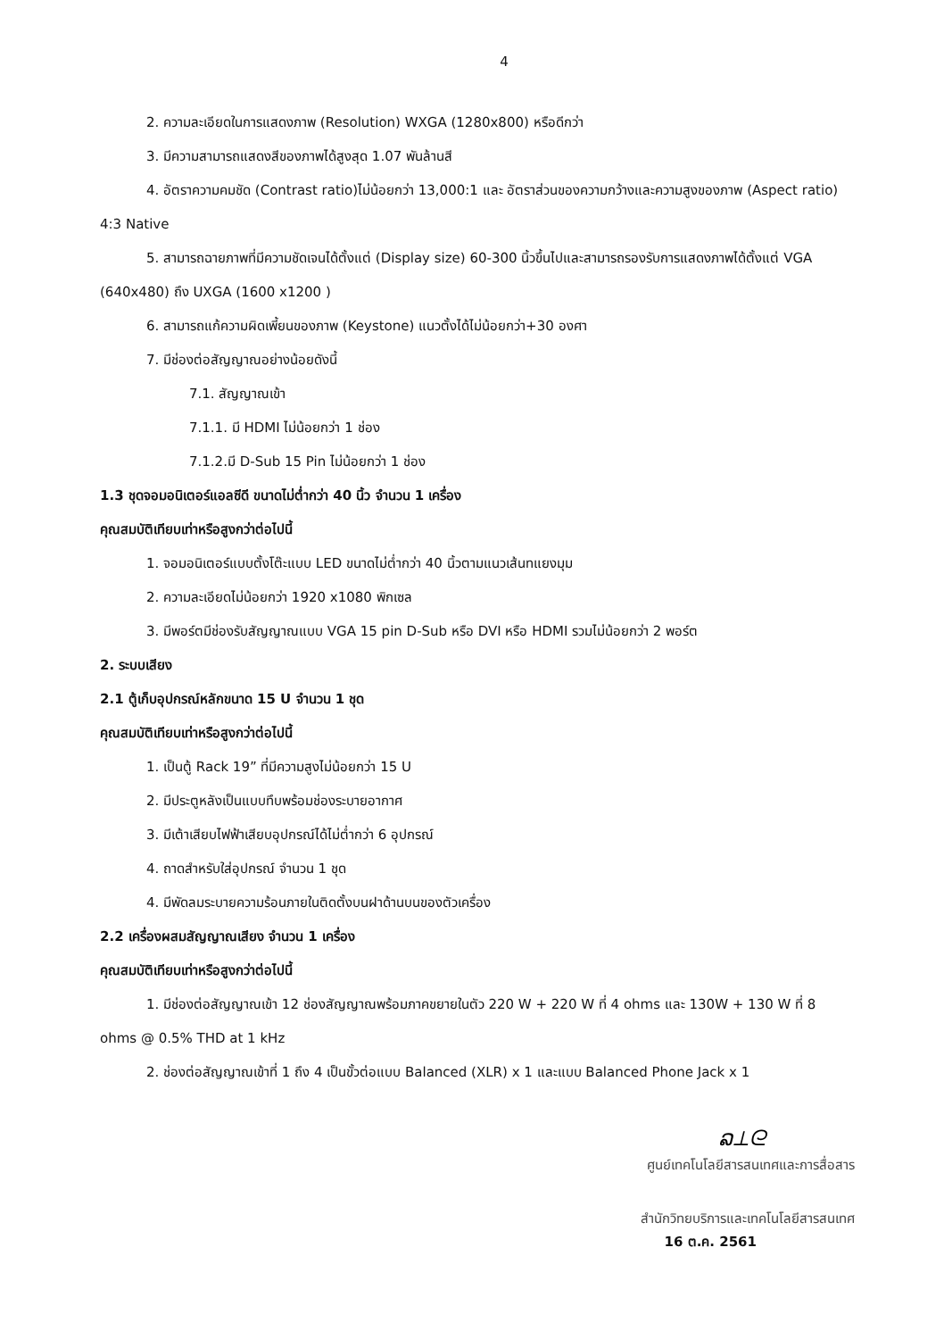4
2. ความละเอียดในการแสดงภาพ (Resolution) WXGA (1280x800) หรือดีกว่า
3. มีความสามารถแสดงสีของภาพได้สูงสุด 1.07 พันล้านสี
4. อัตราความคมชัด (Contrast ratio)ไม่น้อยกว่า 13,000:1 และ อัตราส่วนของความกว้างและความสูงของภาพ (Aspect ratio) 4:3 Native
5. สามารถฉายภาพที่มีความชัดเจนได้ตั้งแต่ (Display size) 60-300 นิ้วขึ้นไปและสามารถรองรับการแสดงภาพได้ตั้งแต่ VGA (640x480) ถึง UXGA (1600 x1200 )
6. สามารถแก้ความผิดเพี้ยนของภาพ (Keystone) แนวตั้งได้ไม่น้อยกว่า+30 องศา
7. มีช่องต่อสัญญาณอย่างน้อยดังนี้
7.1. สัญญาณเข้า
7.1.1. มี HDMI ไม่น้อยกว่า 1 ช่อง
7.1.2.มี D-Sub 15 Pin ไม่น้อยกว่า 1 ช่อง
1.3 ชุดจอมอนิเตอร์แอลซีดี ขนาดไม่ต่ำกว่า 40 นิ้ว จำนวน 1 เครื่อง
คุณสมบัติเทียบเท่าหรือสูงกว่าต่อไปนี้
1. จอมอนิเตอร์แบบตั้งโต๊ะแบบ LED ขนาดไม่ต่ำกว่า 40 นิ้วตามแนวเส้นทแยงมุม
2. ความละเอียดไม่น้อยกว่า 1920 x1080 พิกเซล
3. มีพอร์ตมีช่องรับสัญญาณแบบ VGA 15 pin D-Sub หรือ DVI หรือ HDMI รวมไม่น้อยกว่า 2 พอร์ต
2. ระบบเสียง
2.1 ตู้เก็บอุปกรณ์หลักขนาด 15 U จำนวน 1 ชุด
คุณสมบัติเทียบเท่าหรือสูงกว่าต่อไปนี้
1. เป็นตู้ Rack 19” ที่มีความสูงไม่น้อยกว่า 15 U
2. มีประตูหลังเป็นแบบทึบพร้อมช่องระบายอากาศ
3. มีเต้าเสียบไฟฟ้าเสียบอุปกรณ์ได้ไม่ต่ำกว่า 6 อุปกรณ์
4. ถาดสำหรับใส่อุปกรณ์ จำนวน 1 ชุด
4. มีพัดลมระบายความร้อนภายในติดตั้งบนฝาด้านบนของตัวเครื่อง
2.2 เครื่องผสมสัญญาณเสียง จำนวน 1 เครื่อง
คุณสมบัติเทียบเท่าหรือสูงกว่าต่อไปนี้
1. มีช่องต่อสัญญาณเข้า 12 ช่องสัญญาณพร้อมภาคขยายในตัว 220 W + 220 W ที่ 4 ohms และ 130W + 130 W ที่ 8 ohms @ 0.5% THD at 1 kHz
2. ช่องต่อสัญญาณเข้าที่ 1 ถึง 4 เป็นขั้วต่อแบบ Balanced (XLR) x 1 และแบบ Balanced Phone Jack x 1
ລ⟂ᘓ
ศูนย์เทคโนโลยีสารสนเทศและการสื่อสาร
สำนักวิทยบริการและเทคโนโลยีสารสนเทศ
16 ต.ค. 2561